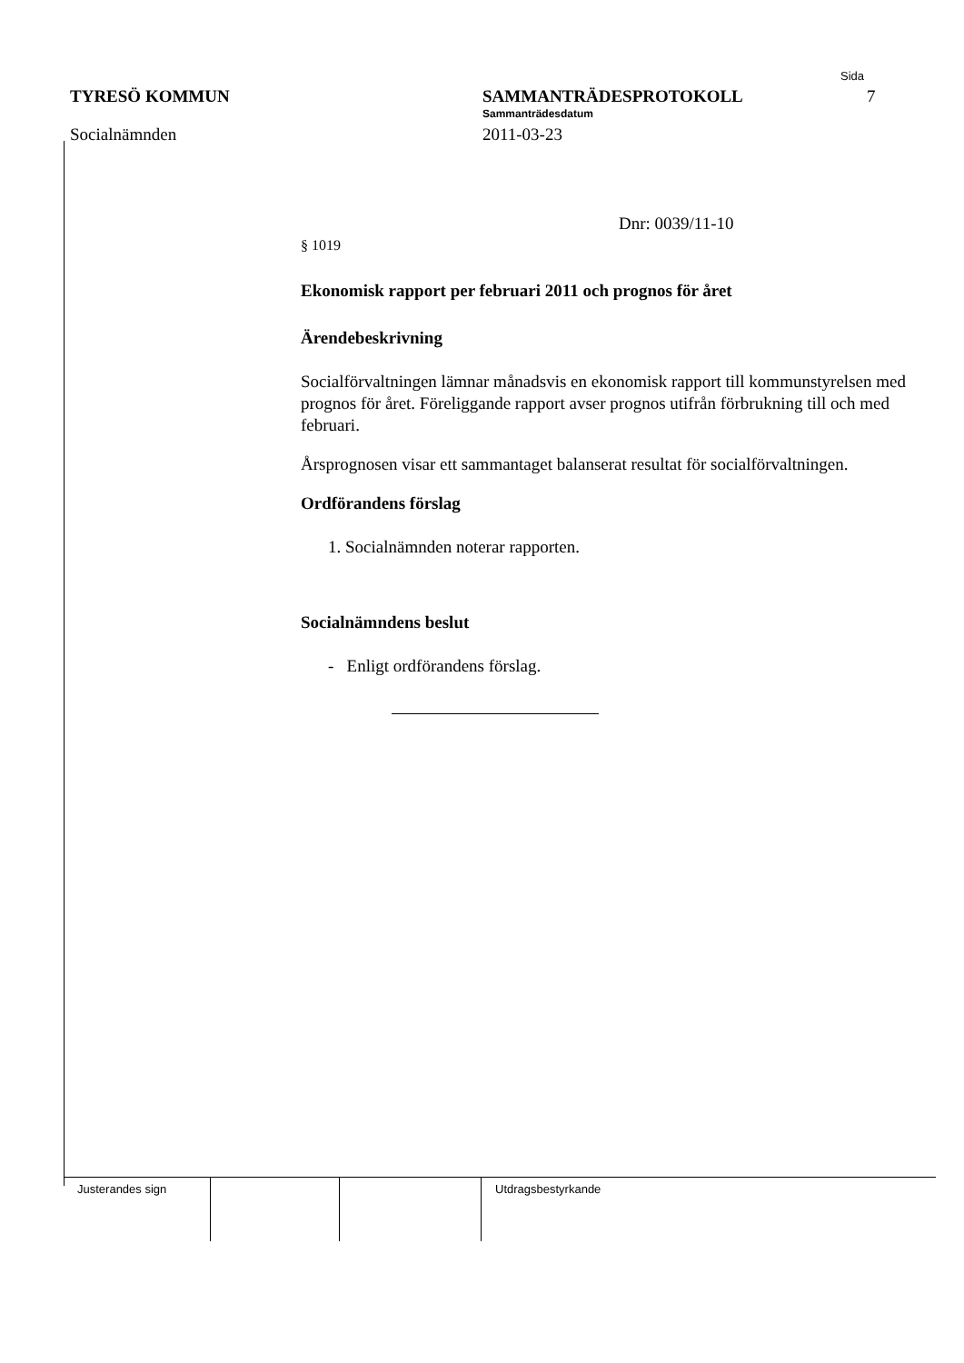Sida
TYRESÖ KOMMUN SAMMANTRÄDESPROTOKOLL 7
Sammanträdesdatum
Socialnämnden 2011-03-23
Dnr: 0039/11-10
§ 1019
Ekonomisk rapport per februari 2011 och prognos för året
Ärendebeskrivning
Socialförvaltningen lämnar månadsvis en ekonomisk rapport till kommunstyrelsen med prognos för året. Föreliggande rapport avser prognos utifrån förbrukning till och med februari.
Årsprognosen visar ett sammantaget balanserat resultat för socialförvaltningen.
Ordförandens förslag
1. Socialnämnden noterar rapporten.
Socialnämndens beslut
- Enligt ordförandens förslag.
Justerandes sign Utdragsbestyrkande